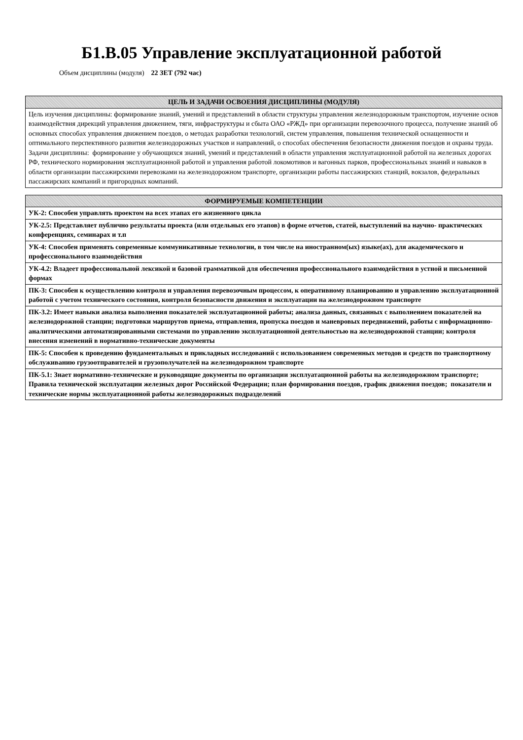Б1.В.05 Управление эксплуатационной работой
Объем дисциплины (модуля) 22 ЗЕТ (792 час)
| ЦЕЛЬ И ЗАДАЧИ ОСВОЕНИЯ ДИСЦИПЛИНЫ (МОДУЛЯ) |
| --- |
| Цель изучения дисциплины: формирование знаний, умений и представлений в области структуры управления железнодорожным транспортом, изучение основ взаимодействия дирекций управления движением, тяги, инфраструктуры и сбыта ОАО «РЖД» при организации перевозочного процесса, получение знаний об основных способах управления движением поездов, о методах разработки технологий, систем управления, повышения технической оснащенности и оптимального перспективного развития железнодорожных участков и направлений, о способах обеспечения безопасности движения поездов и охраны труда. Задачи дисциплины: формирование у обучающихся знаний, умений и представлений в области управления эксплуатационной работой на железных дорогах РФ, технического нормирования эксплуатационной работой и управления работой локомотивов и вагонных парков, профессиональных знаний и навыков в области организации пассажирскими перевозками на железнодорожном транспорте, организации работы пассажирских станций, вокзалов, федеральных пассажирских компаний и пригородных компаний. |
| ФОРМИРУЕМЫЕ КОМПЕТЕНЦИИ |
| --- |
| УК-2: Способен управлять проектом на всех этапах его жизненного цикла |
| УК-2.5: Представляет публично результаты проекта (или отдельных его этапов) в форме отчетов, статей, выступлений на научно- практических конференциях, семинарах и т.п |
| УК-4: Способен применять современные коммуникативные технологии, в том числе на иностранном(ых) языке(ах), для академического и профессионального взаимодействия |
| УК-4.2: Владеет профессиональной лексикой и базовой грамматикой для обеспечения профессионального взаимодействия в устной и письменной формах |
| ПК-3: Способен к осуществлению контроля и управления перевозочным процессом, к оперативному планированию и управлению эксплуатационной работой с учетом технического состояния, контроля безопасности движения и эксплуатации на железнодорожном транспорте |
| ПК-3.2: Имеет навыки анализа выполнения показателей эксплуатационной работы; анализа данных, связанных с выполнением показателей на железнодорожной станции; подготовки маршрутов приема, отправления, пропуска поездов и маневровых передвижений, работы с информационно-аналитическими автоматизированными системами по управлению эксплуатационной деятельностью на железнодорожной станции; контроля внесения изменений в нормативно-технические документы |
| ПК-5: Способен к проведению фундаментальных и прикладных исследований с использованием современных методов и средств по транспортному обслуживанию грузоотправителей и грузополучателей на железнодорожном транспорте |
| ПК-5.1: Знает нормативно-технические и руководящие документы по организации эксплуатационной работы на железнодорожном транспорте; Правила технической эксплуатации железных дорог Российской Федерации; план формирования поездов, график движения поездов; показатели и технические нормы эксплуатационной работы железнодорожных подразделений |